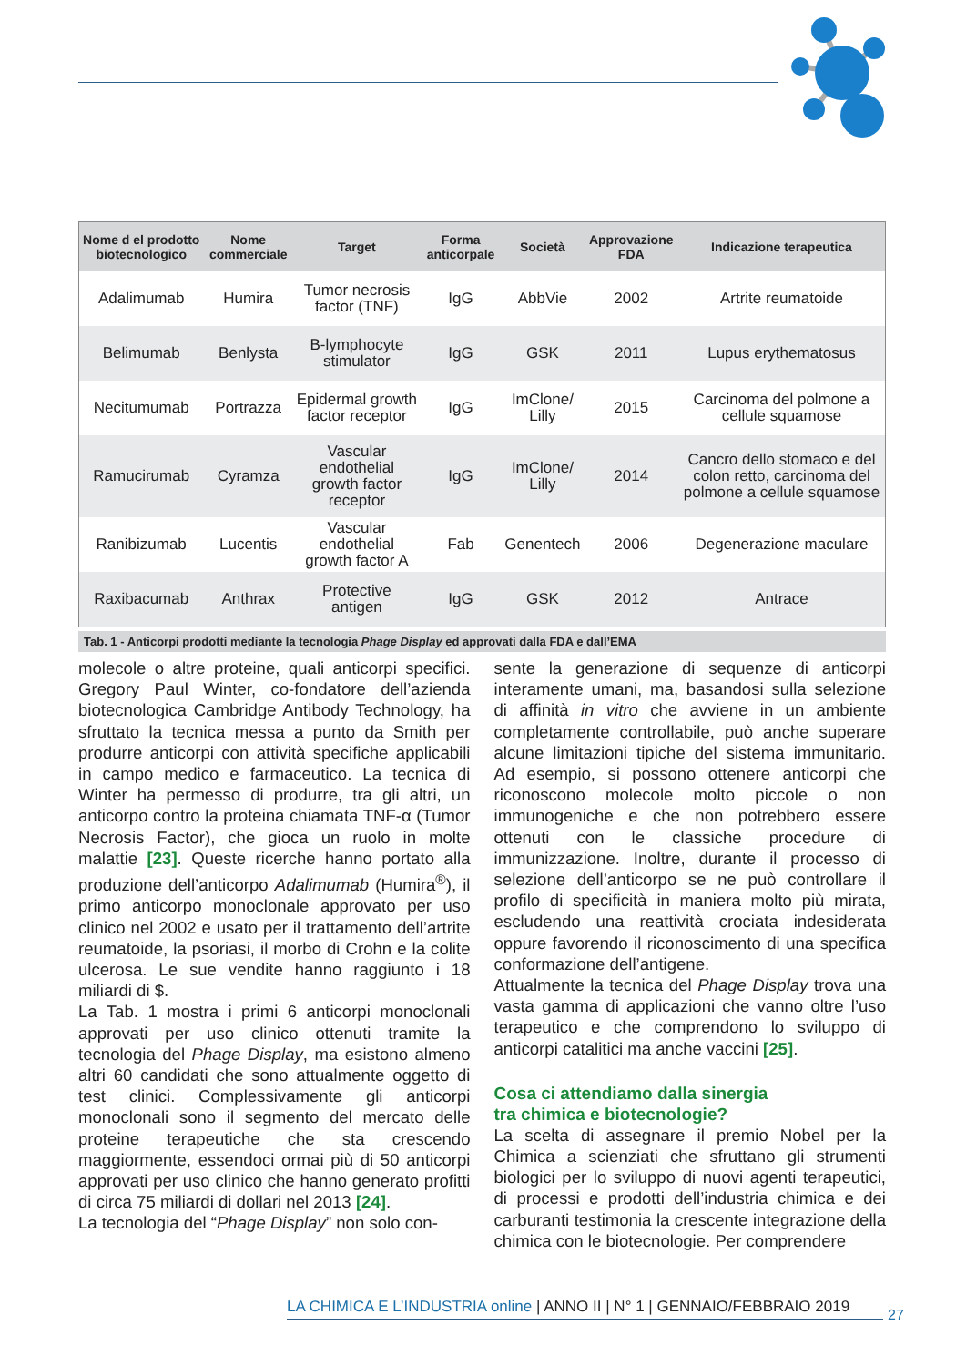| Nome d el prodotto biotecnologico | Nome commerciale | Target | Forma anticorpale | Società | Approvazione FDA | Indicazione terapeutica |
| --- | --- | --- | --- | --- | --- | --- |
| Adalimumab | Humira | Tumor necrosis factor (TNF) | IgG | AbbVie | 2002 | Artrite reumatoide |
| Belimumab | Benlysta | B-lymphocyte stimulator | IgG | GSK | 2011 | Lupus erythematosus |
| Necitumumab | Portrazza | Epidermal growth factor receptor | IgG | ImClone/ Lilly | 2015 | Carcinoma del polmone a cellule squamose |
| Ramucirumab | Cyramza | Vascular endothelial growth factor receptor | IgG | ImClone/ Lilly | 2014 | Cancro dello stomaco e del colon retto, carcinoma del polmone a cellule squamose |
| Ranibizumab | Lucentis | Vascular endothelial growth factor A | Fab | Genentech | 2006 | Degenerazione maculare |
| Raxibacumab | Anthrax | Protective antigen | IgG | GSK | 2012 | Antrace |
Tab. 1 - Anticorpi prodotti mediante la tecnologia Phage Display ed approvati dalla FDA e dall’EMA
molecole o altre proteine, quali anticorpi specifici. Gregory Paul Winter, co-fondatore dell’azienda biotecnologica Cambridge Antibody Technology, ha sfruttato la tecnica messa a punto da Smith per produrre anticorpi con attività specifiche applicabili in campo medico e farmaceutico. La tecnica di Winter ha permesso di produrre, tra gli altri, un anticorpo contro la proteina chiamata TNF-α (Tumor Necrosis Factor), che gioca un ruolo in molte malattie [23]. Queste ricerche hanno portato alla produzione dell’anticorpo Adalimumab (Humira<sup>®</sup>), il primo anticorpo monoclonale approvato per uso clinico nel 2002 e usato per il trattamento dell’artrite reumatoide, la psoriasi, il morbo di Crohn e la colite ulcerosa. Le sue vendite hanno raggiunto i 18 miliardi di $.
La Tab. 1 mostra i primi 6 anticorpi monoclonali approvati per uso clinico ottenuti tramite la tecnologia del Phage Display, ma esistono almeno altri 60 candidati che sono attualmente oggetto di test clinici. Complessivamente gli anticorpi monoclonali sono il segmento del mercato delle proteine terapeutiche che sta crescendo maggiormente, essendoci ormai più di 50 anticorpi approvati per uso clinico che hanno generato profitti di circa 75 miliardi di dollari nel 2013 [24].
La tecnologia del “Phage Display” non solo con-
sente la generazione di sequenze di anticorpi interamente umani, ma, basandosi sulla selezione di affinità in vitro che avviene in un ambiente completamente controllabile, può anche superare alcune limitazioni tipiche del sistema immunitario. Ad esempio, si possono ottenere anticorpi che riconoscono molecole molto piccole o non immunogeniche e che non potrebbero essere ottenuti con le classiche procedure di immunizzazione. Inoltre, durante il processo di selezione dell’anticorpo se ne può controllare il profilo di specificità in maniera molto più mirata, escludendo una reattività crociata indesiderata oppure favorendo il riconoscimento di una specifica conformazione dell’antigene.
Attualmente la tecnica del Phage Display trova una vasta gamma di applicazioni che vanno oltre l’uso terapeutico e che comprendono lo sviluppo di anticorpi catalitici ma anche vaccini [25].
Cosa ci attendiamo dalla sinergia
tra chimica e biotecnologie?
La scelta di assegnare il premio Nobel per la Chimica a scienziati che sfruttano gli strumenti biologici per lo sviluppo di nuovi agenti terapeutici, di processi e prodotti dell’industria chimica e dei carburanti testimonia la crescente integrazione della chimica con le biotecnologie. Per comprendere
LA CHIMICA E L’INDUSTRIA online | ANNO II | N° 1 | GENNAIO/FEBBRAIO 2019
27